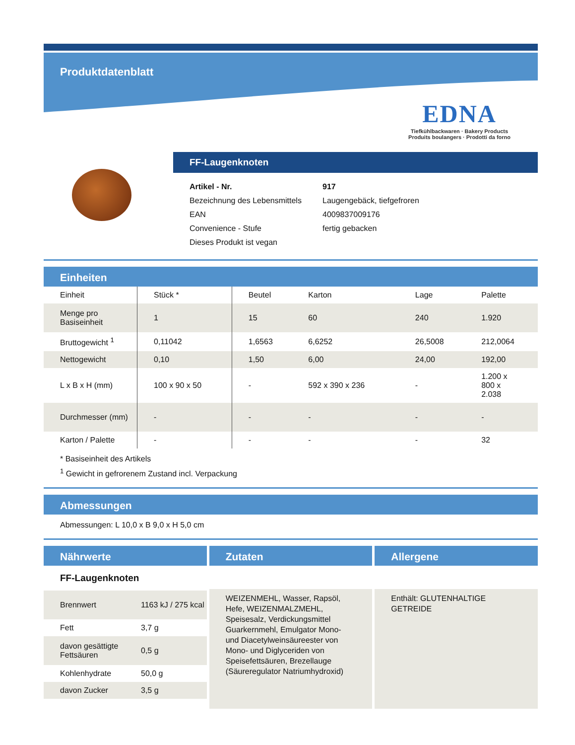Produktdatenblatt
EDNA
Tiefkühlbackwaren · Bakery Products
Produits boulangers · Prodotti da forno
FF-Laugenknoten
| Artikel - Nr. | 917 |
| Bezeichnung des Lebensmittels | Laugengebäck, tiefgefroren |
| EAN | 4009837009176 |
| Convenience - Stufe | fertig gebacken |
| Dieses Produkt ist vegan | |
Einheiten
| Einheit | Stück * | Beutel | Karton | Lage | Palette |
| Menge pro Basiseinheit | 1 | 15 | 60 | 240 | 1.920 |
| Bruttogewicht <sup>1</sup> | 0,11042 | 1,6563 | 6,6252 | 26,5008 | 212,0064 |
| Nettogewicht | 0,10 | 1,50 | 6,00 | 24,00 | 192,00 |
| L x B x H (mm) | 100 x 90 x 50 | - | 592 x 390 x 236 | - | 1.200 x 800 x 2.038 |
| Durchmesser (mm) | - | - | - | - | - |
| Karton / Palette | - | - | - | - | 32 |
* Basiseinheit des Artikels
<sup>1</sup> Gewicht in gefrorenem Zustand incl. Verpackung
Abmessungen
Abmessungen: L 10,0 x B 9,0 x H 5,0 cm
Nährwerte
FF-Laugenknoten
| Brennwert | 1163 kJ / 275 kcal |
| Fett | 3,7 g |
| davon gesättigte Fettsäuren | 0,5 g |
| Kohlenhydrate | 50,0 g |
| davon Zucker | 3,5 g |
Zutaten
WEIZENMEHL, Wasser, Rapsöl, Hefe, WEIZENMALZMEHL, Speisesalz, Verdickungsmittel Guarkernmehl, Emulgator Mono- und Diacetylweinsäureester von Mono- und Diglyceriden von Speisefettsäuren, Brezellauge (Säureregulator Natriumhydroxid)
Allergene
Enthält: GLUTENHALTIGE GETREIDE